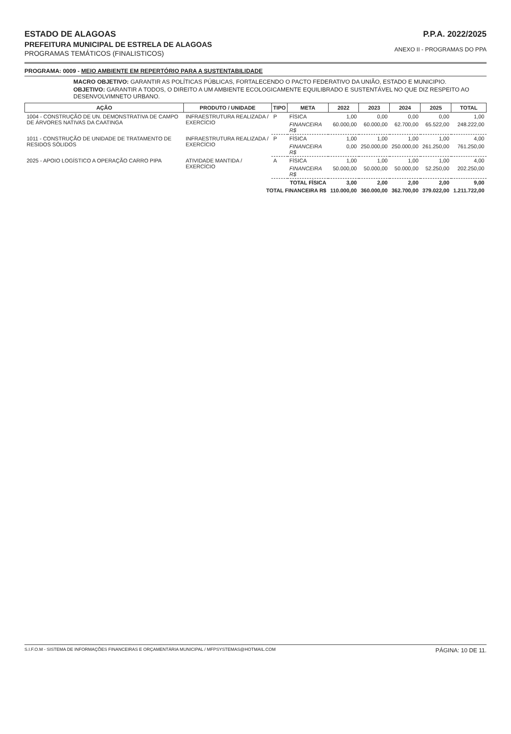ESTADO DE ALAGOAS
PREFEITURA MUNICIPAL DE ESTRELA DE ALAGOAS
PROGRAMAS TEMÁTICOS (FINALISTICOS)
P.P.A. 2022/2025
ANEXO II - PROGRAMAS DO PPA
PROGRAMA: 0009 - MEIO AMBIENTE EM REPERTÓRIO PARA A SUSTENTABILIDADE
MACRO OBJETIVO: GARANTIR AS POLÍTICAS PÚBLICAS, FORTALECENDO O PACTO FEDERATIVO DA UNIÃO, ESTADO E MUNICIPIO.
OBJETIVO: GARANTIR A TODOS, O DIREITO A UM AMBIENTE ECOLOGICAMENTE EQUILIBRADO E SUSTENTÁVEL NO QUE DIZ RESPEITO AO DESENVOLVIMNETO URBANO.
| AÇÃO | PRODUTO / UNIDADE | TIPO | META | 2022 | 2023 | 2024 | 2025 | TOTAL |
| --- | --- | --- | --- | --- | --- | --- | --- | --- |
| 1004 - CONSTRUÇÃO DE UN. DEMONSTRATIVA DE CAMPO DE ÁRVORES NATIVAS DA CAATINGA | INFRAESTRUTURA REALIZADA / EXERCÍCIO | P | FÍSICA | 1,00 | 0,00 | 0,00 | 0,00 | 1,00 |
| | | | FINANCEIRA R$ | 60.000,00 | 60.000,00 | 62.700,00 | 65.522,00 | 248.222,00 |
| 1011 - CONSTRUÇÃO DE UNIDADE DE TRATAMENTO DE RESIDOS SÓLIDOS | INFRAESTRUTURA REALIZADA / EXERCÍCIO | P | FÍSICA | 1,00 | 1,00 | 1,00 | 1,00 | 4,00 |
| | | | FINANCEIRA R$ | 0,00 | 250.000,00 | 250.000,00 | 261.250,00 | 761.250,00 |
| 2025 - APOIO LOGÍSTICO A OPERAÇÃO CARRO PIPA | ATIVIDADE MANTIDA / EXERCÍCIO | A | FÍSICA | 1,00 | 1,00 | 1,00 | 1,00 | 4,00 |
| | | | FINANCEIRA R$ | 50.000,00 | 50.000,00 | 50.000,00 | 52.250,00 | 202.250,00 |
| TOTAL FÍSICA | | | | 3,00 | 2,00 | 2,00 | 2,00 | 9,00 |
| TOTAL FINANCEIRA R$ | | | | 110.000,00 | 360.000,00 | 362.700,00 | 379.022,00 | 1.211.722,00 |
S.I.F.O.M - SISTEMA DE INFORMAÇÕES FINANCEIRAS E ORÇAMENTÁRIA MUNICIPAL / MFPSYSTEMAS@HOTMAIL.COM PÁGINA: 10 DE 11.